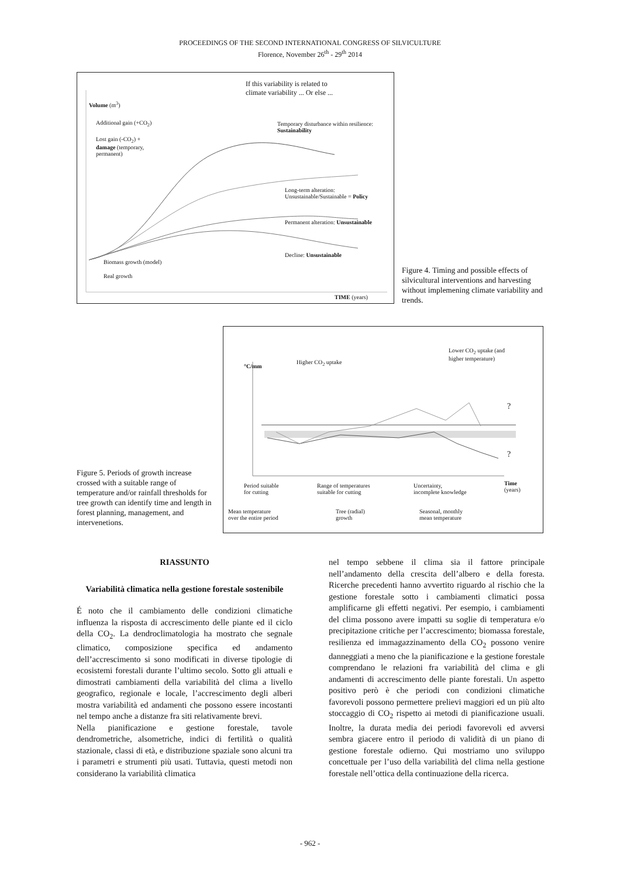PROCEEDINGS OF THE SECOND INTERNATIONAL CONGRESS OF SILVICULTURE
Florence, November 26<sup>th</sup> - 29<sup>th</sup> 2014
If this variability is related to
climate variability ... Or else ...
Volume (m<sup>3</sup>)
Additional gain (+CO<sub>2</sub>)
Lost gain (-CO<sub>2</sub>) +
damage (temporary,
permanent)
Temporary disturbance within resilience:
Sustainability
Long-term alteration:
Unsustainable/Sustainable = Policy
Permanent alteration: Unsustainable
Decline: Unsustainable
Biomass growth (model)
Real growth
TIME (years)
Figure 4. Timing and possible effects of silvicultural interventions and harvesting without implemening climate variability and trends.
Figure 5. Periods of growth increase crossed with a suitable range of temperature and/or rainfall thresholds for tree growth can identify time and length in forest planning, management, and intervenetions.
°C/mm
Higher CO<sub>2</sub> uptake
Lower CO<sub>2</sub> uptake (and
higher temperature)
?
?
Period suitable
for cutting
Range of temperatures
suitable for cutting
Uncertainty,
incomplete knowledge
Time
(years)
Mean temperature
over the entire period
Tree (radial)
growth
Seasonal, monthly
mean temperature
RIASSUNTO
Variabilità climatica nella gestione forestale sostenibile
É noto che il cambiamento delle condizioni climatiche influenza la risposta di accrescimento delle piante ed il ciclo della CO<sub>2</sub>. La dendroclimatologia ha mostrato che segnale climatico, composizione specifica ed andamento dell’accrescimento si sono modificati in diverse tipologie di ecosistemi forestali durante l’ultimo secolo. Sotto gli attuali e dimostrati cambiamenti della variabilità del clima a livello geografico, regionale e locale, l’accrescimento degli alberi mostra variabilità ed andamenti che possono essere incostanti nel tempo anche a distanze fra siti relativamente brevi.
Nella pianificazione e gestione forestale, tavole dendrometriche, alsometriche, indici di fertilità o qualità stazionale, classi di età, e distribuzione spaziale sono alcuni tra i parametri e strumenti più usati. Tuttavia, questi metodi non considerano la variabilità climatica
nel tempo sebbene il clima sia il fattore principale nell’andamento della crescita dell’albero e della foresta. Ricerche precedenti hanno avvertito riguardo al rischio che la gestione forestale sotto i cambiamenti climatici possa amplificarne gli effetti negativi. Per esempio, i cambiamenti del clima possono avere impatti su soglie di temperatura e/o precipitazione critiche per l’accrescimento; biomassa forestale, resilienza ed immagazzinamento della CO<sub>2</sub> possono venire danneggiati a meno che la pianificazione e la gestione forestale comprendano le relazioni fra variabilità del clima e gli andamenti di accrescimento delle piante forestali. Un aspetto positivo però è che periodi con condizioni climatiche favorevoli possono permettere prelievi maggiori ed un più alto stoccaggio di CO<sub>2</sub> rispetto ai metodi di pianificazione usuali. Inoltre, la durata media dei periodi favorevoli ed avversi sembra giacere entro il periodo di validità di un piano di gestione forestale odierno. Qui mostriamo uno sviluppo concettuale per l’uso della variabilità del clima nella gestione forestale nell’ottica della continuazione della ricerca.
- 962 -